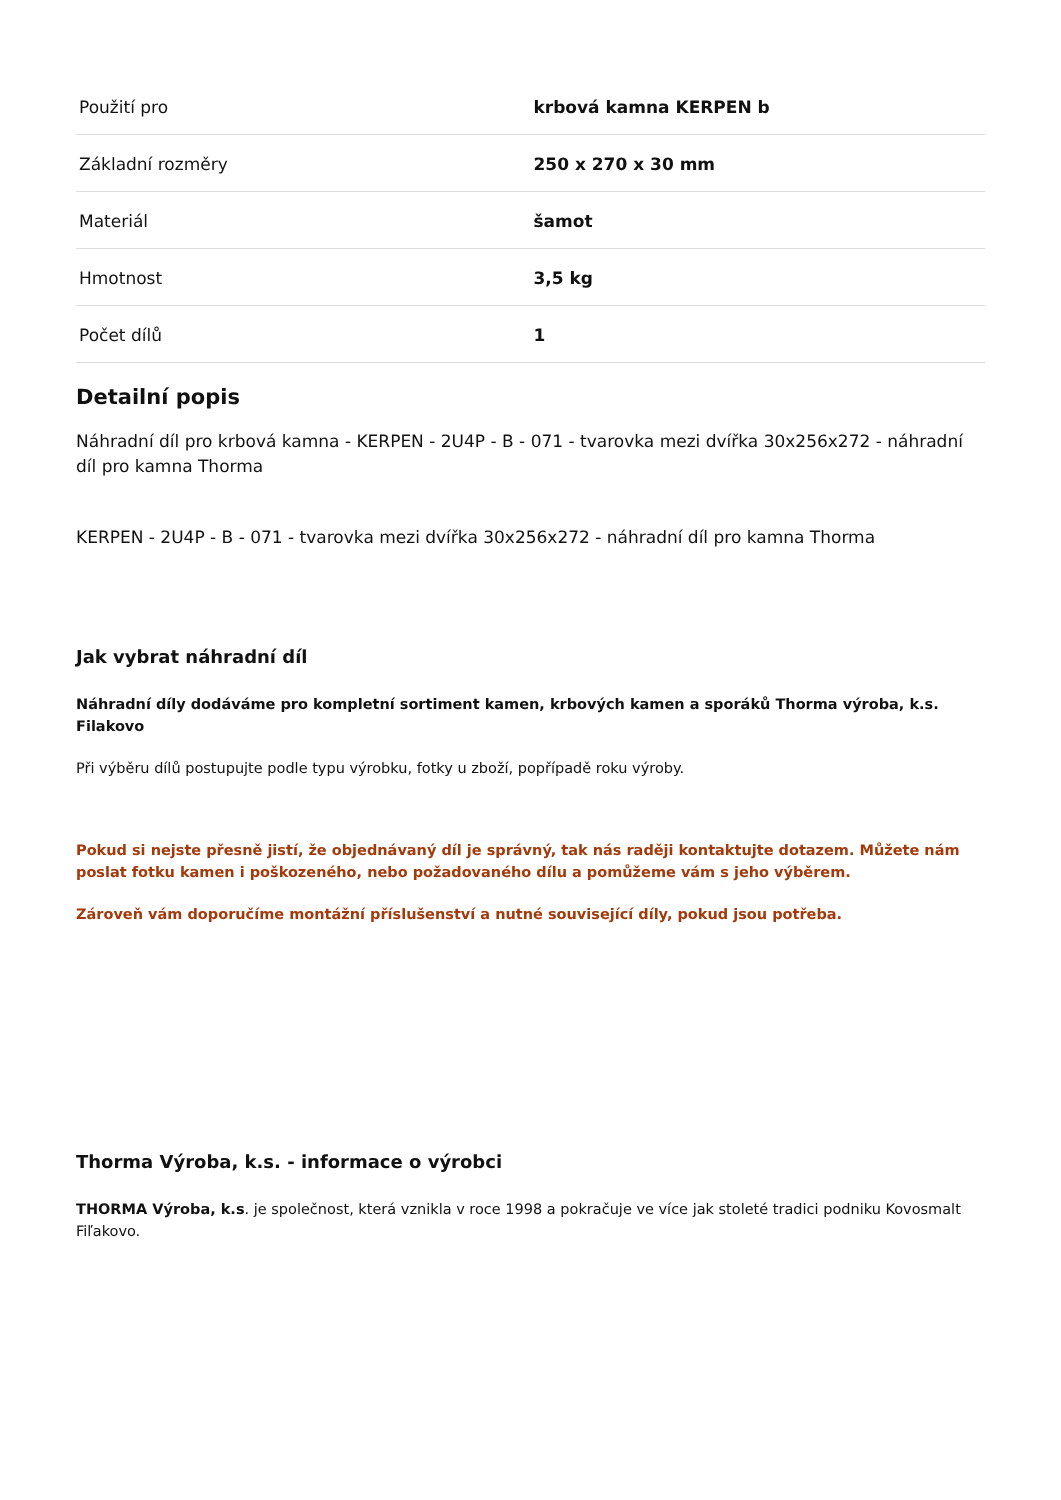| Použití pro | krbová kamna KERPEN b |
| Základní rozměry | 250 x 270 x 30 mm |
| Materiál | šamot |
| Hmotnost | 3,5 kg |
| Počet dílů | 1 |
Detailní popis
Náhradní díl pro krbová kamna - KERPEN - 2U4P - B - 071 - tvarovka mezi dvířka 30x256x272 - náhradní díl pro kamna Thorma
KERPEN - 2U4P - B - 071 - tvarovka mezi dvířka 30x256x272 - náhradní díl pro kamna Thorma
Jak vybrat náhradní díl
Náhradní díly dodáváme pro kompletní sortiment kamen, krbových kamen a sporáků Thorma výroba, k.s. Filakovo
Při výběru dílů postupujte podle typu výrobku, fotky u zboží, popřípadě roku výroby.
Pokud si nejste přesně jistí, že objednávaný díl je správný, tak nás raději kontaktujte dotazem. Můžete nám poslat fotku kamen i poškozeného, nebo požadovaného dílu a pomůžeme vám s jeho výběrem.
Zároveň vám doporučíme montážní příslušenství a nutné související díly, pokud jsou potřeba.
Thorma Výroba, k.s. - informace o výrobci
THORMA Výroba, k.s. je společnost, která vznikla v roce 1998 a pokračuje ve více jak stoleté tradici podniku Kovosmalt Fiľakovo.